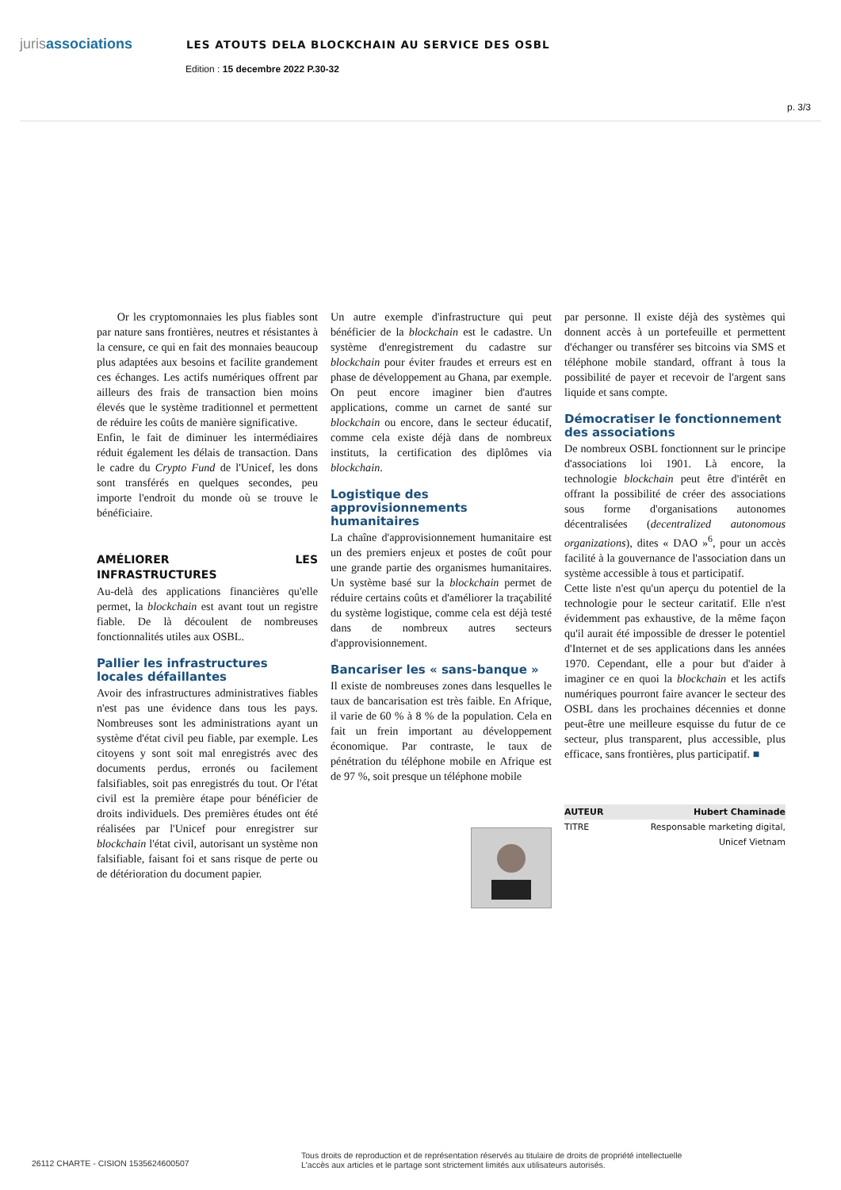jurisassociations
LES ATOUTS DELA BLOCKCHAIN AU SERVICE DES OSBL
Edition : 15 decembre 2022 P.30-32
p. 3/3
Or les cryptomonnaies les plus fiables sont par nature sans frontières, neutres et résistantes à la censure, ce qui en fait des monnaies beaucoup plus adaptées aux besoins et facilite grandement ces échanges. Les actifs numériques offrent par ailleurs des frais de transaction bien moins élevés que le système traditionnel et permettent de réduire les coûts de manière significative.
Enfin, le fait de diminuer les intermédiaires réduit également les délais de transaction. Dans le cadre du Crypto Fund de l'Unicef, les dons sont transférés en quelques secondes, peu importe l'endroit du monde où se trouve le bénéficiaire.
AMÉLIORER LES INFRASTRUCTURES
Au-delà des applications financières qu'elle permet, la blockchain est avant tout un registre fiable. De là découlent de nombreuses fonctionnalités utiles aux OSBL.
Pallier les infrastructures locales défaillantes
Avoir des infrastructures administratives fiables n'est pas une évidence dans tous les pays. Nombreuses sont les administrations ayant un système d'état civil peu fiable, par exemple. Les citoyens y sont soit mal enregistrés avec des documents perdus, erronés ou facilement falsifiables, soit pas enregistrés du tout. Or l'état civil est la première étape pour bénéficier de droits individuels. Des premières études ont été réalisées par l'Unicef pour enregistrer sur blockchain l'état civil, autorisant un système non falsifiable, faisant foi et sans risque de perte ou de détérioration du document papier.
Un autre exemple d'infrastructure qui peut bénéficier de la blockchain est le cadastre. Un système d'enregistrement du cadastre sur blockchain pour éviter fraudes et erreurs est en phase de développement au Ghana, par exemple. On peut encore imaginer bien d'autres applications, comme un carnet de santé sur blockchain ou encore, dans le secteur éducatif, comme cela existe déjà dans de nombreux instituts, la certification des diplômes via blockchain.
Logistique des approvisionnements humanitaires
La chaîne d'approvisionnement humanitaire est un des premiers enjeux et postes de coût pour une grande partie des organismes humanitaires. Un système basé sur la blockchain permet de réduire certains coûts et d'améliorer la traçabilité du système logistique, comme cela est déjà testé dans de nombreux autres secteurs d'approvisionnement.
Bancariser les « sans-banque »
Il existe de nombreuses zones dans lesquelles le taux de bancarisation est très faible. En Afrique, il varie de 60 % à 8 % de la population. Cela en fait un frein important au développement économique. Par contraste, le taux de pénétration du téléphone mobile en Afrique est de 97 %, soit presque un téléphone mobile
par personne. Il existe déjà des systèmes qui donnent accès à un portefeuille et permettent d'échanger ou transférer ses bitcoins via SMS et téléphone mobile standard, offrant à tous la possibilité de payer et recevoir de l'argent sans liquide et sans compte.
Démocratiser le fonctionnement des associations
De nombreux OSBL fonctionnent sur le principe d'associations loi 1901. Là encore, la technologie blockchain peut être d'intérêt en offrant la possibilité de créer des associations sous forme d'organisations autonomes décentralisées (decentralized autonomous organizations), dites « DAO »<sup>6</sup>, pour un accès facilité à la gouvernance de l'association dans un système accessible à tous et participatif.
Cette liste n'est qu'un aperçu du potentiel de la technologie pour le secteur caritatif. Elle n'est évidemment pas exhaustive, de la même façon qu'il aurait été impossible de dresser le potentiel d'Internet et de ses applications dans les années 1970. Cependant, elle a pour but d'aider à imaginer ce en quoi la blockchain et les actifs numériques pourront faire avancer le secteur des OSBL dans les prochaines décennies et donne peut-être une meilleure esquisse du futur de ce secteur, plus transparent, plus accessible, plus efficace, sans frontières, plus participatif. ■
AUTEUR Hubert Chaminade
TITRE Responsable marketing digital,
Unicef Vietnam
26112 CHARTE - CISION 1535624600507
Tous droits de reproduction et de représentation réservés au titulaire de droits de propriété intellectuelle
L'accès aux articles et le partage sont strictement limités aux utilisateurs autorisés.